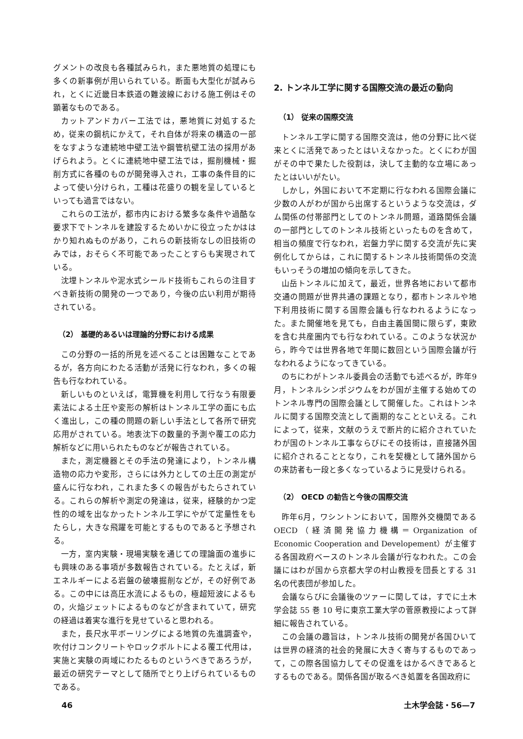グメントの改良も各種試みられ，また悪地質の処理にも多くの新事例が用いられている。断面も大型化が試みられ，とくに近畿日本鉄道の難波線における施工例はその顕著なものである。
カットアンドカバー工法では，悪地質に対処するため，従来の鋼杭にかえて，それ自体が将来の構造の一部をなすような連続地中壁工法や鋼管杭壁工法の採用があげられよう。とくに連続地中壁工法では，掘削機械・掘削方式に各種のものが開発導入され，工事の条件目的によって使い分けられ，工種は花盛りの観を呈しているといっても過言ではない。
これらの工法が，都市内における繁多な条件や過酷な要求下でトンネルを建設するためいかに役立ったかははかり知れぬものがあり，これらの新技術なしの旧技術のみでは，おそらく不可能であったことすらも実現されている。
沈埋トンネルや泥水式シールド技術もこれらの注目すべき新技術の開発の一つであり，今後の広い利用が期待されている。
（2） 基礎的あるいは理論的分野における成果
この分野の一括的所見を述べることは困難なことであるが，各方向にわたる活動が活発に行なわれ，多くの報告も行なわれている。
新しいものといえば，電算機を利用して行なう有限要素法による土圧や変形の解析はトンネル工学の面にも広く進出し，この種の問題の新しい手法として各所で研究応用がされている。地表沈下の数量的予測や覆工の応力解析などに用いられたものなどが報告されている。
また，測定機器とその手法の発達により，トンネル構造物の応力や変形，さらには外力としての土圧の測定が盛んに行なわれ，これまた多くの報告がもたらされている。これらの解析や測定の発達は，従来，経験的かつ定性的の域を出なかったトンネル工学にやがて定量性をもたらし，大きな飛躍を可能とするものであると予想される。
一方，室内実験・現場実験を通じての理論面の進歩にも興味のある事項が多数報告されている。たとえば，新エネルギーによる岩盤の破壊掘削などが，その好例である。この中には高圧水流によるもの，極超短波によるもの，火焔ジェットによるものなどが含まれていて，研究の経過は着実な進行を見せていると思われる。
また，長尺水平ボーリングによる地質の先進調査や，吹付けコンクリートやロックボルトによる覆工代用は，実施と実験の両域にわたるものというべきであろうが，最近の研究テーマとして随所でとり上げられているものである。
2. トンネル工学に関する国際交流の最近の動向
（1） 従来の国際交流
トンネル工学に関する国際交流は，他の分野に比べ従来とくに活発であったとはいえなかった。とくにわが国がその中で果たした役割は，決して主動的な立場にあったとはいいがたい。
しかし，外国において不定期に行なわれる国際会議に少数の人がわが国から出席するというような交流は，ダム関係の付帯部門としてのトンネル問題，道路関係会議の一部門としてのトンネル技術といったものを含めて，相当の頻度で行なわれ，岩盤力学に関する交流が先に実例化してからは，これに関するトンネル技術関係の交流もいっそうの増加の傾向を示してきた。
山岳トンネルに加えて，最近，世界各地において都市交通の問題が世界共通の課題となり，都市トンネルや地下利用技術に関する国際会議も行なわれるようになった。また開催地を見ても，自由主義国間に限らず，東欧を含む共産圏内でも行なわれている。このような状況から，昨今では世界各地で年間に数回という国際会議が行なわれるようになってきている。
のちにわがトンネル委員会の活動でも述べるが，昨年9月，トンネルシンポジウムをわが国が主催する始めてのトンネル専門の国際会議として開催した。これはトンネルに関する国際交流として画期的なことといえる。これによって，従来，文献のうえで断片的に紹介されていたわが国のトンネル工事ならびにその技術は，直接諸外国に紹介されることとなり，これを契機として諸外国からの来訪者も一段と多くなっているように見受けられる。
（2） OECD の勧告と今後の国際交流
昨年6月，ワシントンにおいて，国際外交機関であるOECD（経済開発協力機構＝Organization of Economic Cooperation and Developement）が主催する各国政府ベースのトンネル会議が行なわれた。この会議にはわが国から京都大学の村山教授を団長とする 31 名の代表団が参加した。
会議ならびに会議後のツァーに関しては，すでに土木学会誌 55 巻 10 号に東京工業大学の菅原教授によって詳細に報告されている。
この会議の趣旨は，トンネル技術の開発が各国ひいては世界の経済的社会的発展に大きく寄与するものであって，この際各国協力してその促進をはかるべきであるとするものである。関係各国が取るべき処置を各国政府に
46 土木学会誌・56—7